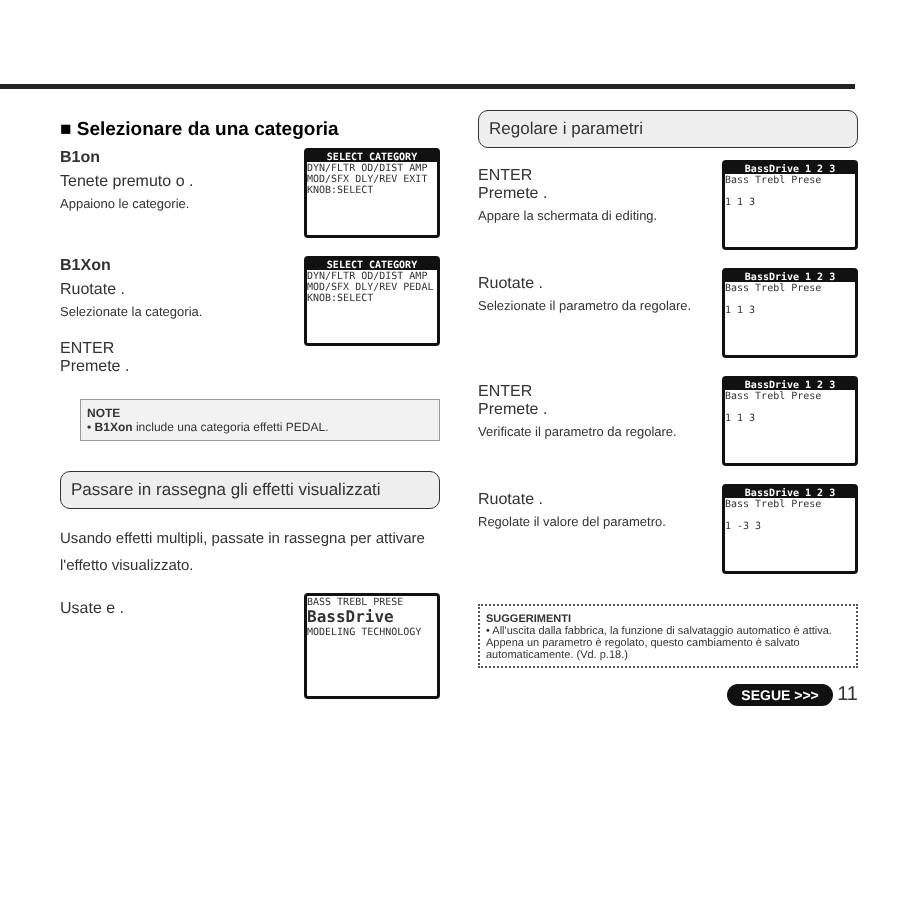■ Selezionare da una categoria
SELECT CATEGORY
DYN/FLTR OD/DIST AMP MOD/SFX DLY/REV EXIT
KNOB:SELECT
B1on
Tenete premuto o .
Appaiono le categorie.
SELECT CATEGORY
DYN/FLTR OD/DIST AMP MOD/SFX DLY/REV PEDAL
KNOB:SELECT
B1Xon
Ruotate .
Selezionate la categoria.
ENTER
Premete .
NOTE
• B1Xon include una categoria effetti PEDAL.
Passare in rassegna gli effetti visualizzati
Usando effetti multipli, passate in rassegna per attivare l'effetto visualizzato.
BASS TREBL PRESE
BassDrive
MODELING TECHNOLOGY
Usate e .
Regolare i parametri
BassDrive 1 2 3
Bass Trebl Prese
1 1 3
ENTER
Premete .
Appare la schermata di editing.
BassDrive 1 2 3
Bass Trebl Prese
1 1 3
Ruotate .
Selezionate il parametro da regolare.
BassDrive 1 2 3
Bass Trebl Prese
1 1 3
ENTER
Premete .
Verificate il parametro da regolare.
BassDrive 1 2 3
Bass Trebl Prese
1 -3 3
Ruotate .
Regolate il valore del parametro.
SUGGERIMENTI
• All'uscita dalla fabbrica, la funzione di salvataggio automatico è attiva. Appena un parametro è regolato, questo cambiamento è salvato automaticamente. (Vd. p.18.)
SEGUE >>> 11